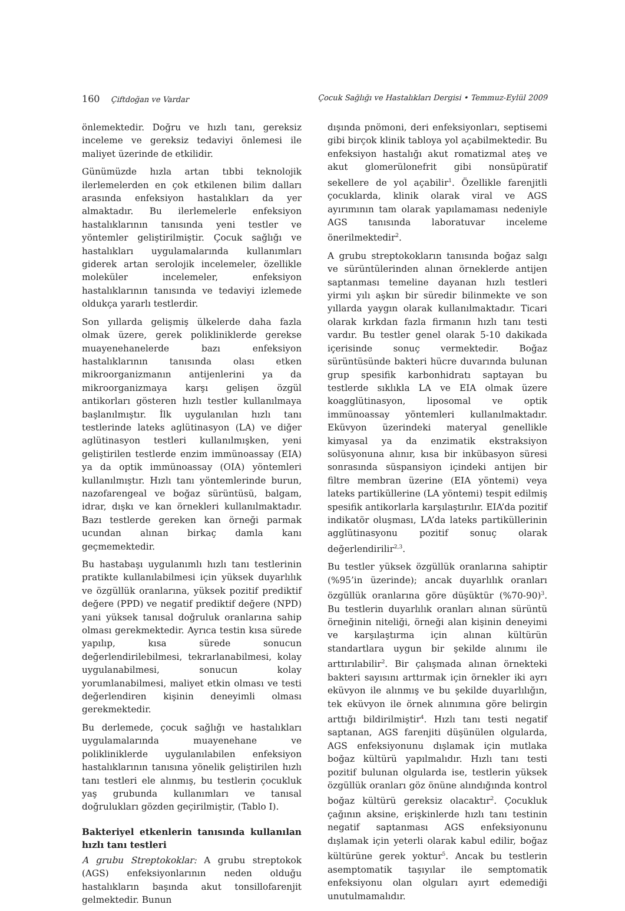160 Çiftdoğan ve Vardar Çocuk Sağlığı ve Hastalıkları Dergisi • Temmuz-Eylül 2009
önlemektedir. Doğru ve hızlı tanı, gereksiz inceleme ve gereksiz tedaviyi önlemesi ile maliyet üzerinde de etkilidir.
Günümüzde hızla artan tıbbi teknolojik ilerlemelerden en çok etkilenen bilim dalları arasında enfeksiyon hastalıkları da yer almaktadır. Bu ilerlemelerle enfeksiyon hastalıklarının tanısında yeni testler ve yöntemler geliştirilmiştir. Çocuk sağlığı ve hastalıkları uygulamalarında kullanımları giderek artan serolojik incelemeler, özellikle moleküler incelemeler, enfeksiyon hastalıklarının tanısında ve tedaviyi izlemede oldukça yararlı testlerdir.
Son yıllarda gelişmiş ülkelerde daha fazla olmak üzere, gerek polikliniklerde gerekse muayenehanelerde bazı enfeksiyon hastalıklarının tanısında olası etken mikroorganizmanın antijenlerini ya da mikroorganizmaya karşı gelişen özgül antikorları gösteren hızlı testler kullanılmaya başlanılmıştır. İlk uygulanılan hızlı tanı testlerinde lateks aglütinasyon (LA) ve diğer aglütinasyon testleri kullanılmışken, yeni geliştirilen testlerde enzim immünoassay (EIA) ya da optik immünoassay (OIA) yöntemleri kullanılmıştır. Hızlı tanı yöntemlerinde burun, nazofarengeal ve boğaz sürüntüsü, balgam, idrar, dışkı ve kan örnekleri kullanılmaktadır. Bazı testlerde gereken kan örneği parmak ucundan alınan birkaç damla kanı geçmemektedir.
Bu hastabaşı uygulanımlı hızlı tanı testlerinin pratikte kullanılabilmesi için yüksek duyarlılık ve özgüllük oranlarına, yüksek pozitif prediktif değere (PPD) ve negatif prediktif değere (NPD) yani yüksek tanısal doğruluk oranlarına sahip olması gerekmektedir. Ayrıca testin kısa sürede yapılıp, kısa sürede sonucun değerlendirilebilmesi, tekrarlanabilmesi, kolay uygulanabilmesi, sonucun kolay yorumlanabilmesi, maliyet etkin olması ve testi değerlendiren kişinin deneyimli olması gerekmektedir.
Bu derlemede, çocuk sağlığı ve hastalıkları uygulamalarında muayenehane ve polikliniklerde uygulanılabilen enfeksiyon hastalıklarının tanısına yönelik geliştirilen hızlı tanı testleri ele alınmış, bu testlerin çocukluk yaş grubunda kullanımları ve tanısal doğrulukları gözden geçirilmiştir, (Tablo I).
Bakteriyel etkenlerin tanısında kullanılan hızlı tanı testleri
A grubu Streptokoklar: A grubu streptokok (AGS) enfeksiyonlarının neden olduğu hastalıkların başında akut tonsillofarenjit gelmektedir. Bunun
dışında pnömoni, deri enfeksiyonları, septisemi gibi birçok klinik tabloya yol açabilmektedir. Bu enfeksiyon hastalığı akut romatizmal ateş ve akut glomerülonefrit gibi nonsüpüratif sekellere de yol açabilir<sup>1</sup>. Özellikle farenjitli çocuklarda, klinik olarak viral ve AGS ayırımının tam olarak yapılamaması nedeniyle AGS tanısında laboratuvar inceleme önerilmektedir<sup>2</sup>.
A grubu streptokokların tanısında boğaz salgı ve sürüntülerinden alınan örneklerde antijen saptanması temeline dayanan hızlı testleri yirmi yılı aşkın bir süredir bilinmekte ve son yıllarda yaygın olarak kullanılmaktadır. Ticari olarak kırkdan fazla firmanın hızlı tanı testi vardır. Bu testler genel olarak 5-10 dakikada içerisinde sonuç vermektedir. Boğaz sürüntüsünde bakteri hücre duvarında bulunan grup spesifik karbonhidratı saptayan bu testlerde sıklıkla LA ve EIA olmak üzere koagglütinasyon, liposomal ve optik immünoassay yöntemleri kullanılmaktadır. Eküvyon üzerindeki materyal genellikle kimyasal ya da enzimatik ekstraksiyon solüsyonuna alınır, kısa bir inkübasyon süresi sonrasında süspansiyon içindeki antijen bir filtre membran üzerine (EIA yöntemi) veya lateks partiküllerine (LA yöntemi) tespit edilmiş spesifik antikorlarla karşılaştırılır. EIA’da pozitif indikatör oluşması, LA’da lateks partiküllerinin agglütinasyonu pozitif sonuç olarak değerlendirilir<sup>2,3</sup>.
Bu testler yüksek özgüllük oranlarına sahiptir (%95’in üzerinde); ancak duyarlılık oranları özgüllük oranlarına göre düşüktür (%70-90)<sup>3</sup>. Bu testlerin duyarlılık oranları alınan sürüntü örneğinin niteliği, örneği alan kişinin deneyimi ve karşılaştırma için alınan kültürün standartlara uygun bir şekilde alınımı ile arttırılabilir<sup>2</sup>. Bir çalışmada alınan örnekteki bakteri sayısını arttırmak için örnekler iki ayrı eküvyon ile alınmış ve bu şekilde duyarlılığın, tek eküvyon ile örnek alınımına göre belirgin arttığı bildirilmiştir<sup>4</sup>. Hızlı tanı testi negatif saptanan, AGS farenjiti düşünülen olgularda, AGS enfeksiyonunu dışlamak için mutlaka boğaz kültürü yapılmalıdır. Hızlı tanı testi pozitif bulunan olgularda ise, testlerin yüksek özgüllük oranları göz önüne alındığında kontrol boğaz kültürü gereksiz olacaktır<sup>2</sup>. Çocukluk çağının aksine, erişkinlerde hızlı tanı testinin negatif saptanması AGS enfeksiyonunu dışlamak için yeterli olarak kabul edilir, boğaz kültürüne gerek yoktur<sup>5</sup>. Ancak bu testlerin asemptomatik taşıyılar ile semptomatik enfeksiyonu olan olguları ayırt edemediği unutulmamalıdır.